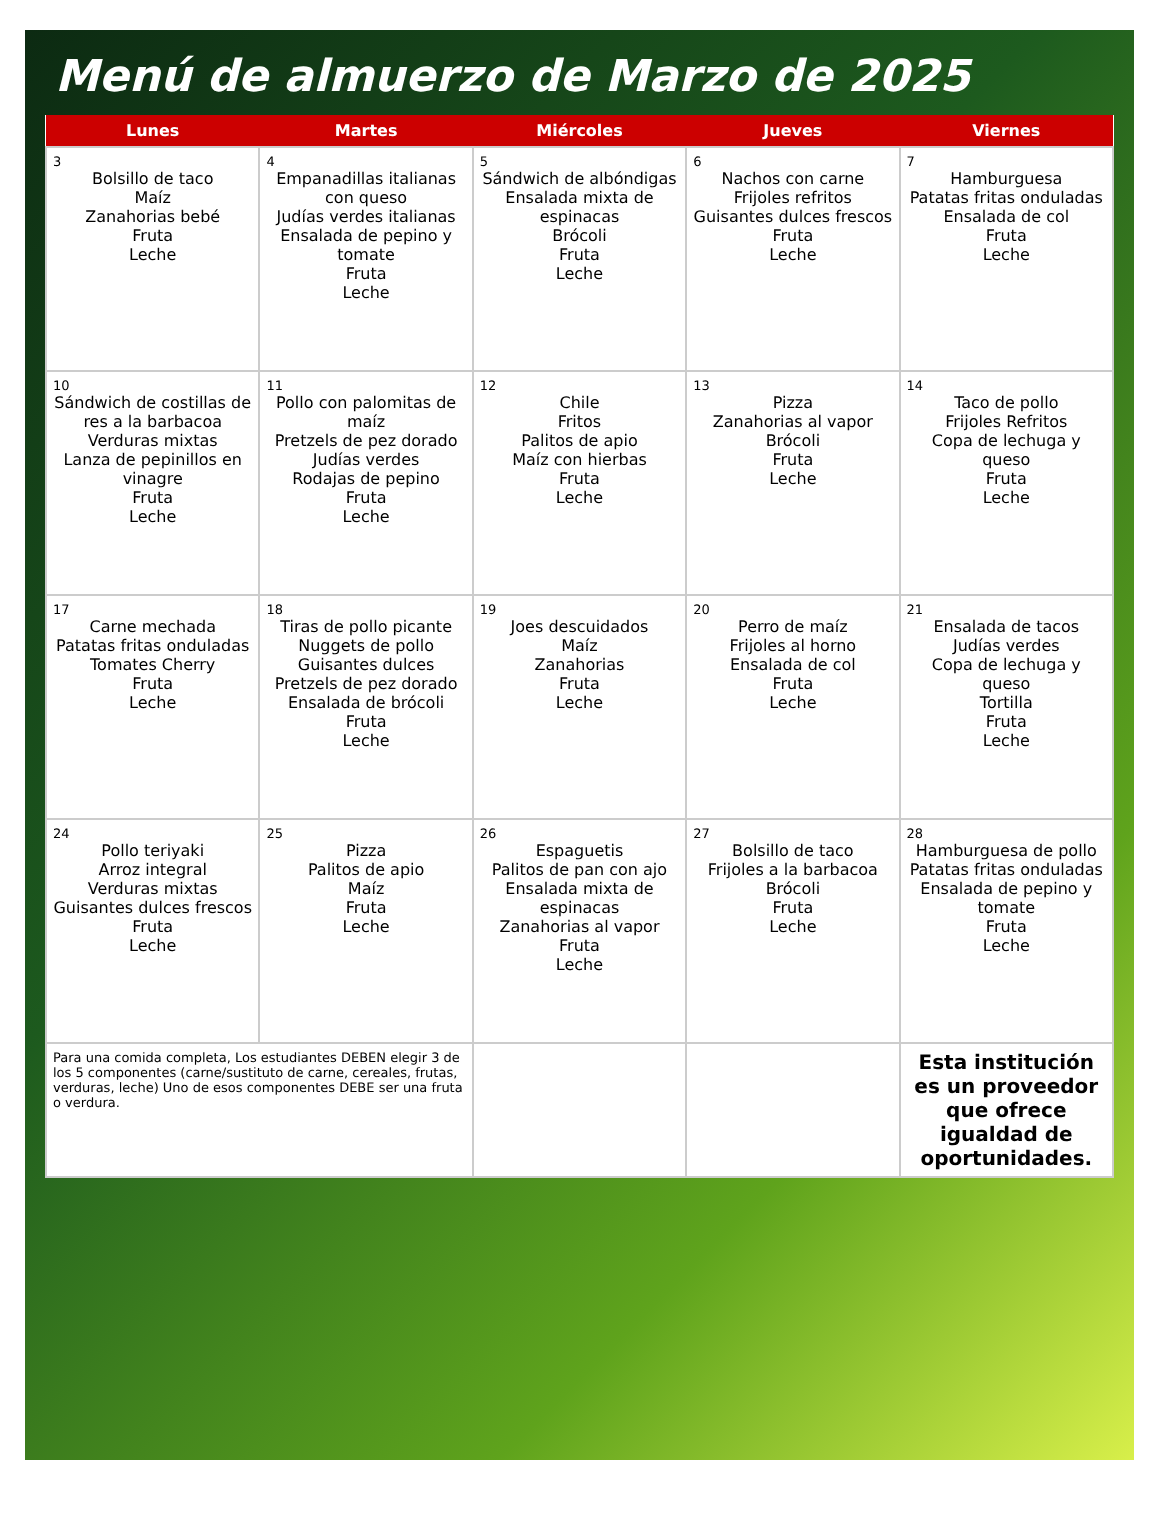Menú de almuerzo de Marzo de 2025
| Lunes | Martes | Miércoles | Jueves | Viernes |
| --- | --- | --- | --- | --- |
| 3 Bolsillo de taco Maíz Zanahorias bebé Fruta Leche | 4 Empanadillas italianas con queso Judías verdes italianas Ensalada de pepino y tomate Fruta Leche | 5 Sándwich de albóndigas Ensalada mixta de espinacas Brócoli Fruta Leche | 6 Nachos con carne Frijoles refritos Guisantes dulces frescos Fruta Leche | 7 Hamburguesa Patatas fritas onduladas Ensalada de col Fruta Leche |
| 10 Sándwich de costillas de res a la barbacoa Verduras mixtas Lanza de pepinillos en vinagre Fruta Leche | 11 Pollo con palomitas de maíz Pretzels de pez dorado Judías verdes Rodajas de pepino Fruta Leche | 12 Chile Fritos Palitos de apio Maíz con hierbas Fruta Leche | 13 Pizza Zanahorias al vapor Brócoli Fruta Leche | 14 Taco de pollo Frijoles Refritos Copa de lechuga y queso Fruta Leche |
| 17 Carne mechada Patatas fritas onduladas Tomates Cherry Fruta Leche | 18 Tiras de pollo picante Nuggets de pollo Guisantes dulces Pretzels de pez dorado Ensalada de brócoli Fruta Leche | 19 Joes descuidados Maíz Zanahorias Fruta Leche | 20 Perro de maíz Frijoles al horno Ensalada de col Fruta Leche | 21 Ensalada de tacos Judías verdes Copa de lechuga y queso Tortilla Fruta Leche |
| 24 Pollo teriyaki Arroz integral Verduras mixtas Guisantes dulces frescos Fruta Leche | 25 Pizza Palitos de apio Maíz Fruta Leche | 26 Espaguetis Palitos de pan con ajo Ensalada mixta de espinacas Zanahorias al vapor Fruta Leche | 27 Bolsillo de taco Frijoles a la barbacoa Brócoli Fruta Leche | 28 Hamburguesa de pollo Patatas fritas onduladas Ensalada de pepino y tomate Fruta Leche |
| Para una comida completa, Los estudiantes DEBEN elegir 3 de los 5 componentes (carne/sustituto de carne, cereales, frutas, verduras, leche) Uno de esos componentes DEBE ser una fruta o verdura. | | | | Esta institución es un proveedor que ofrece igualdad de oportunidades. |